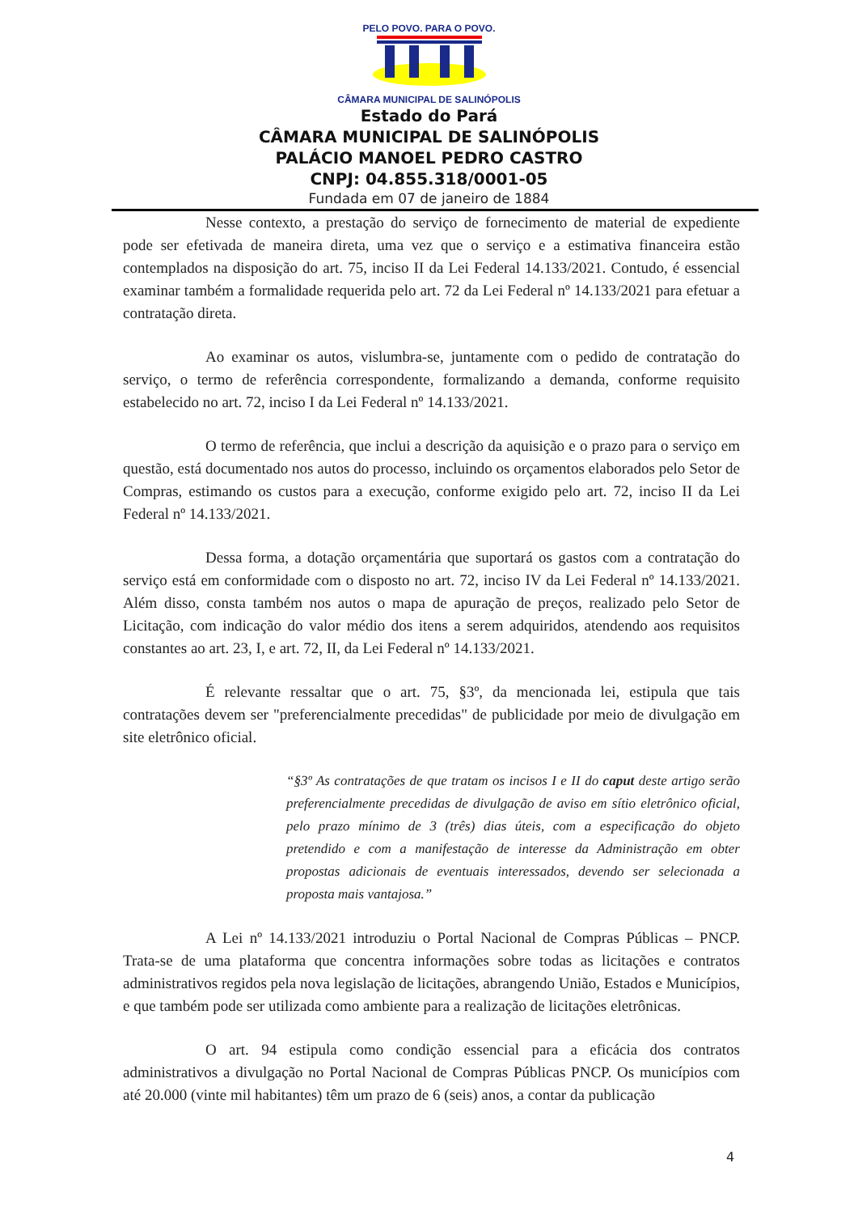PELO POVO. PARA O POVO.
CÂMARA MUNICIPAL DE SALINÓPOLIS
Estado do Pará
CÂMARA MUNICIPAL DE SALINÓPOLIS
PALÁCIO MANOEL PEDRO CASTRO
CNPJ: 04.855.318/0001-05
Fundada em 07 de janeiro de 1884
Nesse contexto, a prestação do serviço de fornecimento de material de expediente pode ser efetivada de maneira direta, uma vez que o serviço e a estimativa financeira estão contemplados na disposição do art. 75, inciso II da Lei Federal 14.133/2021. Contudo, é essencial examinar também a formalidade requerida pelo art. 72 da Lei Federal nº 14.133/2021 para efetuar a contratação direta.
Ao examinar os autos, vislumbra-se, juntamente com o pedido de contratação do serviço, o termo de referência correspondente, formalizando a demanda, conforme requisito estabelecido no art. 72, inciso I da Lei Federal nº 14.133/2021.
O termo de referência, que inclui a descrição da aquisição e o prazo para o serviço em questão, está documentado nos autos do processo, incluindo os orçamentos elaborados pelo Setor de Compras, estimando os custos para a execução, conforme exigido pelo art. 72, inciso II da Lei Federal nº 14.133/2021.
Dessa forma, a dotação orçamentária que suportará os gastos com a contratação do serviço está em conformidade com o disposto no art. 72, inciso IV da Lei Federal nº 14.133/2021. Além disso, consta também nos autos o mapa de apuração de preços, realizado pelo Setor de Licitação, com indicação do valor médio dos itens a serem adquiridos, atendendo aos requisitos constantes ao art. 23, I, e art. 72, II, da Lei Federal nº 14.133/2021.
É relevante ressaltar que o art. 75, §3º, da mencionada lei, estipula que tais contratações devem ser "preferencialmente precedidas" de publicidade por meio de divulgação em site eletrônico oficial.
“§3º As contratações de que tratam os incisos I e II do caput deste artigo serão preferencialmente precedidas de divulgação de aviso em sítio eletrônico oficial, pelo prazo mínimo de 3 (três) dias úteis, com a especificação do objeto pretendido e com a manifestação de interesse da Administração em obter propostas adicionais de eventuais interessados, devendo ser selecionada a proposta mais vantajosa.”
A Lei nº 14.133/2021 introduziu o Portal Nacional de Compras Públicas – PNCP. Trata-se de uma plataforma que concentra informações sobre todas as licitações e contratos administrativos regidos pela nova legislação de licitações, abrangendo União, Estados e Municípios, e que também pode ser utilizada como ambiente para a realização de licitações eletrônicas.
O art. 94 estipula como condição essencial para a eficácia dos contratos administrativos a divulgação no Portal Nacional de Compras Públicas PNCP. Os municípios com até 20.000 (vinte mil habitantes) têm um prazo de 6 (seis) anos, a contar da publicação
4